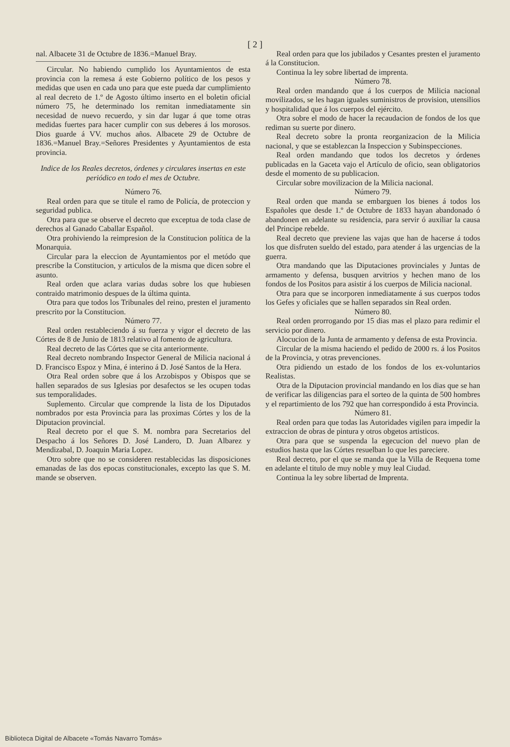[ 2 ]
nal. Albacete 31 de Octubre de 1836.=Manuel Bray.
Circular. No habiendo cumplido los Ayuntamientos de esta provincia con la remesa á este Gobierno político de los pesos y medidas que usen en cada uno para que este pueda dar cumplimiento al real decreto de 1.º de Agosto último inserto en el boletin oficial número 75, he determinado los remitan inmediatamente sin necesidad de nuevo recuerdo, y sin dar lugar á que tome otras medidas fuertes para hacer cumplir con sus deberes á los morosos. Dios guarde á VV. muchos años. Albacete 29 de Octubre de 1836.=Manuel Bray.=Señores Presidentes y Ayuntamientos de esta provincia.
Indice de los Reales decretos, órdenes y circulares insertas en este periódico en todo el mes de Octubre.
Número 76.
Real orden para que se titule el ramo de Policía, de proteccion y seguridad publica.
Otra para que se observe el decreto que exceptua de toda clase de derechos al Ganado Caballar Español.
Otra prohiviendo la reimpresion de la Constitucion política de la Monarquia.
Circular para la eleccion de Ayuntamientos por el metódo que prescribe la Constitucion, y articulos de la misma que dicen sobre el asunto.
Real orden que aclara varias dudas sobre los que hubiesen contraido matrimonio despues de la última quinta.
Otra para que todos los Tribunales del reino, presten el juramento prescrito por la Constitucion.
Número 77.
Real orden restableciendo á su fuerza y vigor el decreto de las Córtes de 8 de Junio de 1813 relativo al fomento de agricultura.
Real decreto de las Córtes que se cita anteriormente.
Real decreto nombrando Inspector General de Milicia nacional á D. Francisco Espoz y Mina, é interino á D. José Santos de la Hera.
Otra Real orden sobre que á los Arzobispos y Obispos que se hallen separados de sus Iglesias por desafectos se les ocupen todas sus temporalidades.
Suplemento. Circular que comprende la lista de los Diputados nombrados por esta Provincia para las proximas Córtes y los de la Diputacion provincial.
Real decreto por el que S. M. nombra para Secretarios del Despacho á los Señores D. José Landero, D. Juan Albarez y Mendizabal, D. Joaquin Maria Lopez.
Otro sobre que no se consideren restablecidas las disposiciones emanadas de las dos epocas constitucionales, excepto las que S. M. mande se observen.
Real orden para que los jubilados y Cesantes presten el juramento á la Constitucion.
Continua la ley sobre libertad de imprenta.
Número 78.
Real orden mandando que á los cuerpos de Milicia nacional movilizados, se les hagan iguales suministros de provision, utensilios y hospitalidad que á los cuerpos del ejército.
Otra sobre el modo de hacer la recaudacion de fondos de los que rediman su suerte por dinero.
Real decreto sobre la pronta reorganizacion de la Milicia nacional, y que se establezcan la Inspeccion y Subinspecciones.
Real orden mandando que todos los decretos y órdenes publicadas en la Gaceta vajo el Artículo de oficio, sean obligatorios desde el momento de su publicacion.
Circular sobre movilizacion de la Milicia nacional.
Número 79.
Real orden que manda se embarguen los bienes á todos los Españoles que desde 1.º de Octubre de 1833 hayan abandonado ó abandonen en adelante su residencia, para servir ó auxiliar la causa del Principe rebelde.
Real decreto que previene las vajas que han de hacerse á todos los que disfruten sueldo del estado, para atender á las urgencias de la guerra.
Otra mandando que las Diputaciones provinciales y Juntas de armamento y defensa, busquen arvitrios y hechen mano de los fondos de los Positos para asistir á los cuerpos de Milicia nacional.
Otra para que se incorporen inmediatamente á sus cuerpos todos los Gefes y oficiales que se hallen separados sin Real orden.
Número 80.
Real orden prorrogando por 15 dias mas el plazo para redimir el servicio por dinero.
Alocucion de la Junta de armamento y defensa de esta Provincia.
Circular de la misma haciendo el pedido de 2000 rs. á los Positos de la Provincia, y otras prevenciones.
Otra pidiendo un estado de los fondos de los ex-voluntarios Realistas.
Otra de la Diputacion provincial mandando en los dias que se han de verificar las diligencias para el sorteo de la quinta de 500 hombres y el repartimiento de los 792 que han correspondido á esta Provincia.
Número 81.
Real orden para que todas las Autoridades vigilen para impedir la extraccion de obras de pintura y otros obgetos artisticos.
Otra para que se suspenda la egecucion del nuevo plan de estudios hasta que las Córtes resuelban lo que les pareciere.
Real decreto, por el que se manda que la Villa de Requena tome en adelante el titulo de muy noble y muy leal Ciudad.
Continua la ley sobre libertad de Imprenta.
Biblioteca Digital de Albacete «Tomás Navarro Tomás»